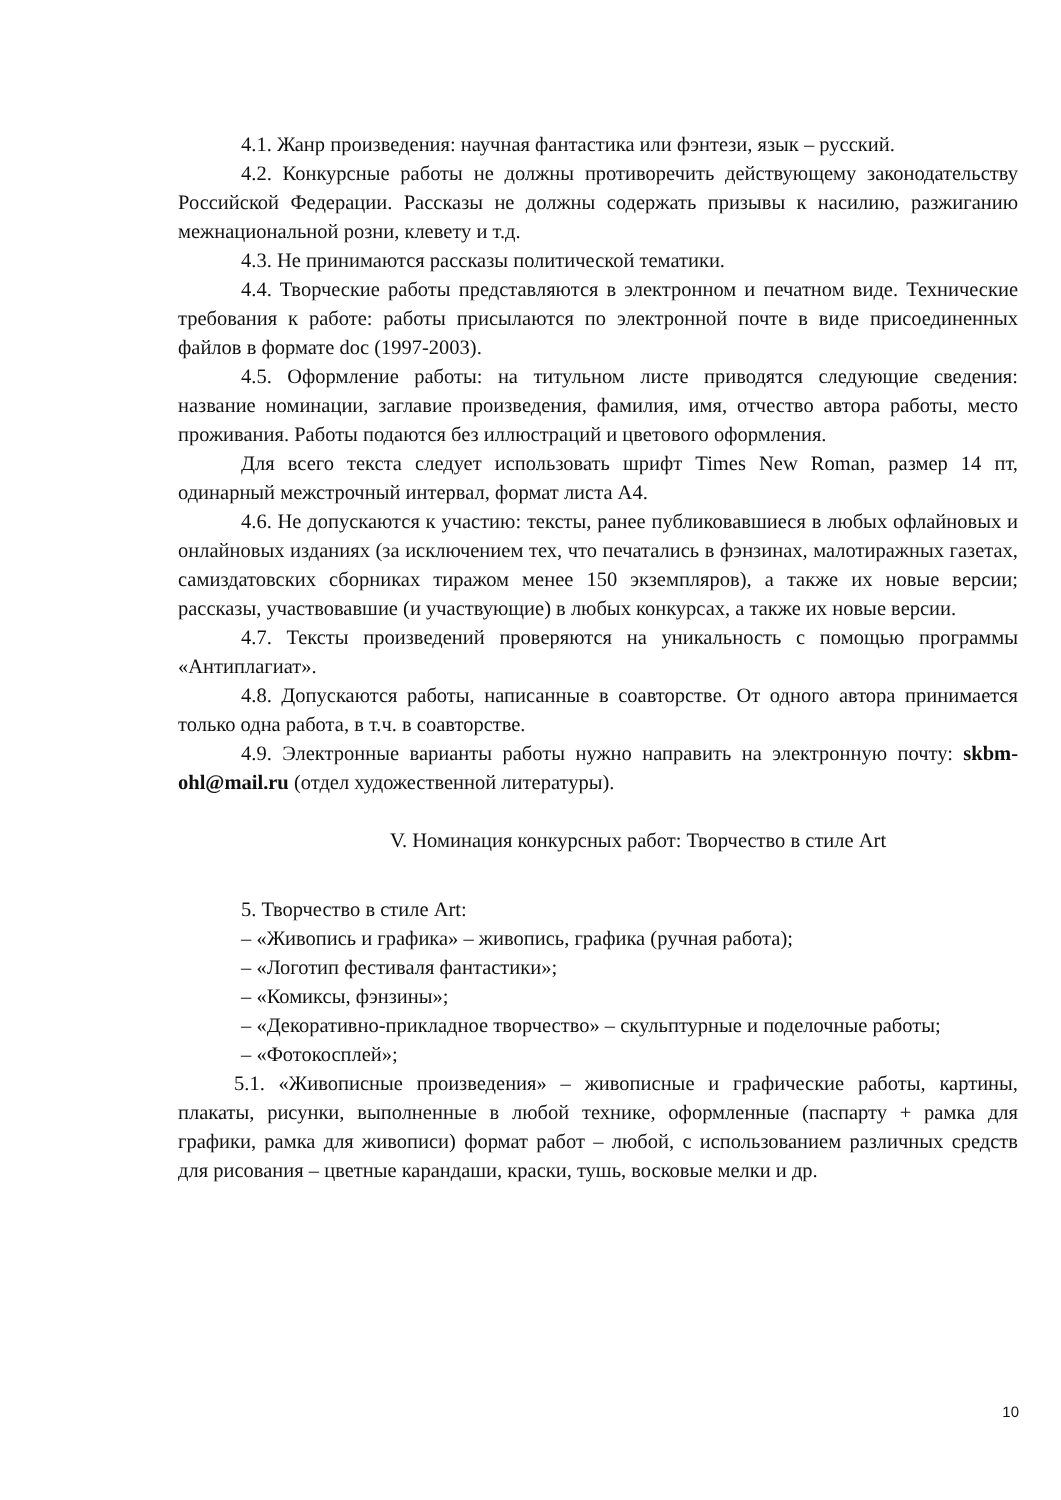4.1. Жанр произведения: научная фантастика или фэнтези, язык – русский.
4.2. Конкурсные работы не должны противоречить действующему законодательству Российской Федерации. Рассказы не должны содержать призывы к насилию, разжиганию межнациональной розни, клевету и т.д.
4.3. Не принимаются рассказы политической тематики.
4.4. Творческие работы представляются в электронном и печатном виде. Технические требования к работе: работы присылаются по электронной почте в виде присоединенных файлов в формате doc (1997-2003).
4.5. Оформление работы: на титульном листе приводятся следующие сведения: название номинации, заглавие произведения, фамилия, имя, отчество автора работы, место проживания. Работы подаются без иллюстраций и цветового оформления.
Для всего текста следует использовать шрифт Times New Roman, размер 14 пт, одинарный межстрочный интервал, формат листа А4.
4.6. Не допускаются к участию: тексты, ранее публиковавшиеся в любых офлайновых и онлайновых изданиях (за исключением тех, что печатались в фэнзинах, малотиражных газетах, самиздатовских сборниках тиражом менее 150 экземпляров), а также их новые версии; рассказы, участвовавшие (и участвующие) в любых конкурсах, а также их новые версии.
4.7. Тексты произведений проверяются на уникальность с помощью программы «Антиплагиат».
4.8. Допускаются работы, написанные в соавторстве. От одного автора принимается только одна работа, в т.ч. в соавторстве.
4.9. Электронные варианты работы нужно направить на электронную почту: skbm-ohl@mail.ru (отдел художественной литературы).
V. Номинация конкурсных работ: Творчество в стиле Art
5. Творчество в стиле Art:
– «Живопись и графика» – живопись, графика (ручная работа);
– «Логотип фестиваля фантастики»;
– «Комиксы, фэнзины»;
– «Декоративно-прикладное творчество» – скульптурные и поделочные работы;
– «Фотокосплей»;
5.1. «Живописные произведения» – живописные и графические работы, картины, плакаты, рисунки, выполненные в любой технике, оформленные (паспарту + рамка для графики, рамка для живописи) формат работ – любой, с использованием различных средств для рисования – цветные карандаши, краски, тушь, восковые мелки и др.
10